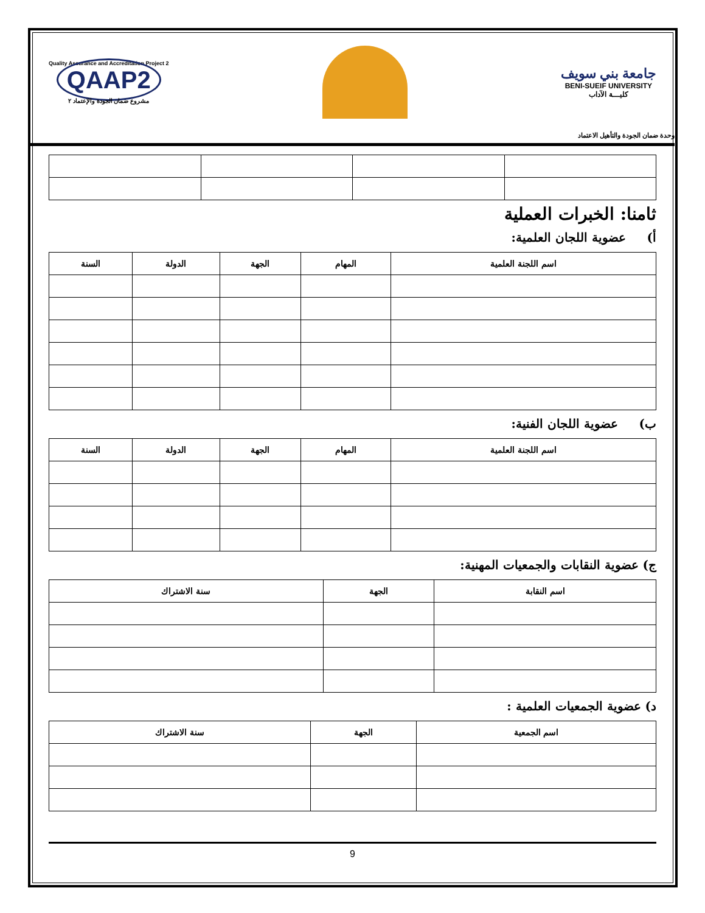جامعة بني سويف
BENI-SUEIF UNIVERSITY
كليـــة الآداب
Quality Assurance and Accreditation Project 2
QAAP2
مشروع ضمان الجودة والإعتماد ٢
وحدة ضمان الجودة والتأهيل الاعتماد
ثامنا: الخبرات العملية
أ) عضوية اللجان العلمية:
| اسم اللجنة العلمية | المهام | الجهة | الدولة | السنة |
| --- | --- | --- | --- | --- |
ب) عضوية اللجان الفنية:
| اسم اللجنة العلمية | المهام | الجهة | الدولة | السنة |
| --- | --- | --- | --- | --- |
ج) عضوية النقابات والجمعيات المهنية:
| اسم النقابة | الجهة | سنة الاشتراك |
| --- | --- | --- |
د) عضوية الجمعيات العلمية :
| اسم الجمعية | الجهة | سنة الاشتراك |
| --- | --- | --- |
9